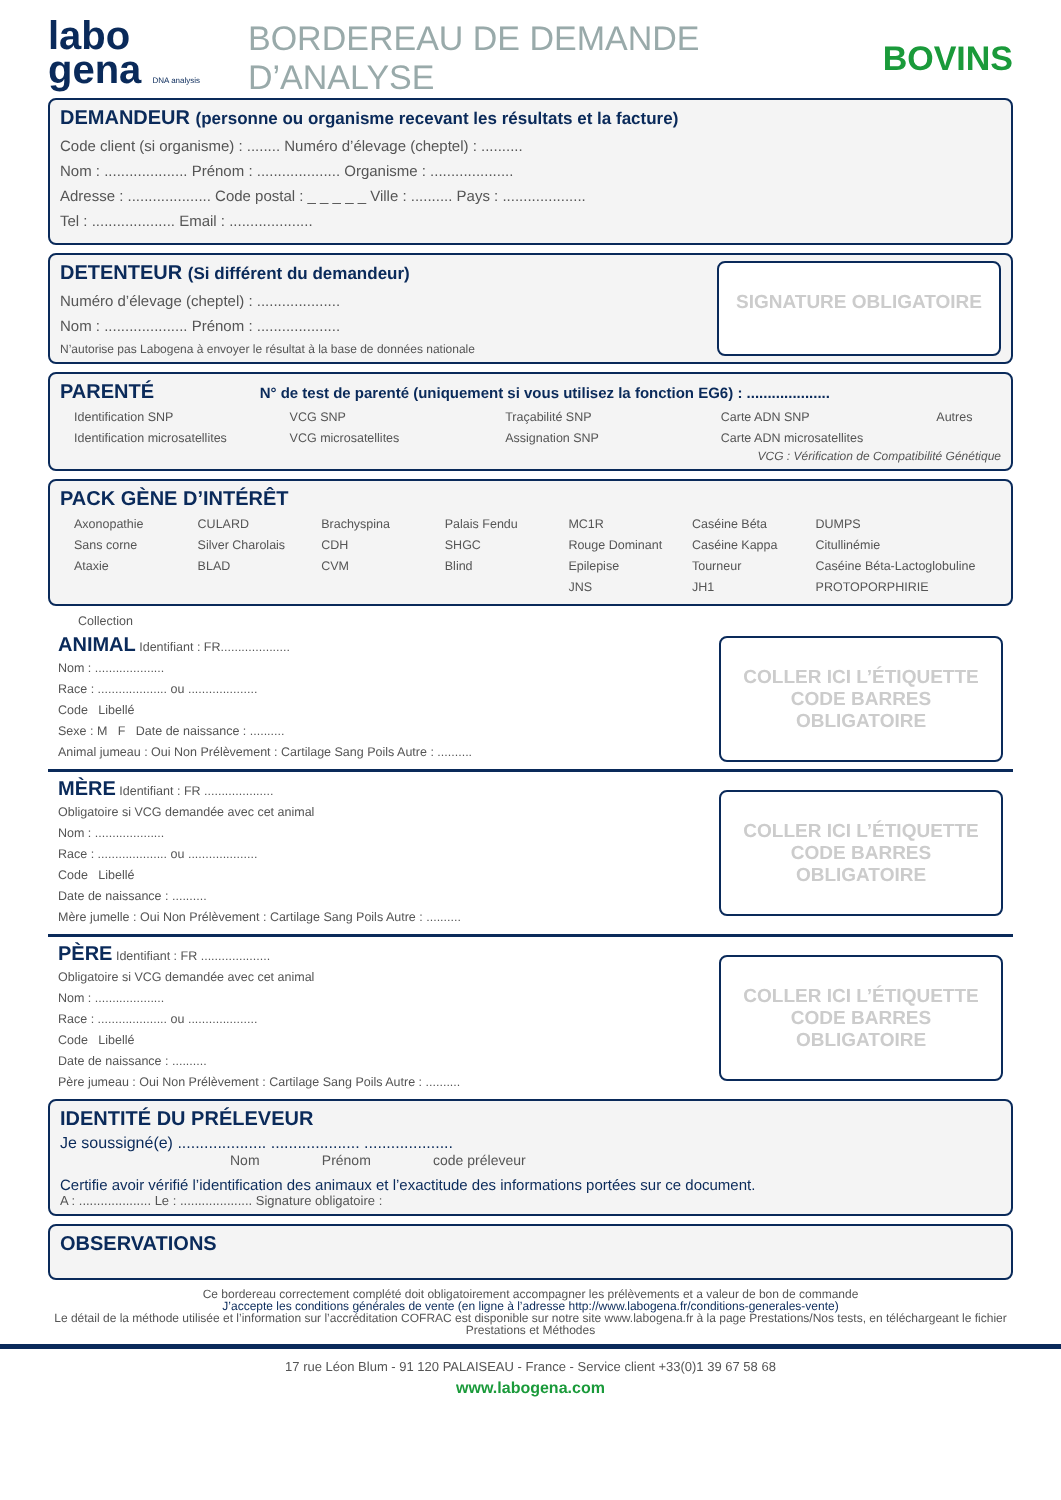labo
gena DNA analysis
BORDEREAU DE DEMANDE D’ANALYSE BOVINS
DEMANDEUR (personne ou organisme recevant les résultats et la facture)
Code client (si organisme) : ........ Numéro d’élevage (cheptel) : ..........
Nom : .................... Prénom : .................... Organisme : ....................
Adresse : .................... Code postal : _ _ _ _ _ Ville : .......... Pays : ....................
Tel : .................... Email : ....................
DETENTEUR (Si différent du demandeur)
Numéro d’élevage (cheptel) : ....................
Nom : .................... Prénom : ....................
N’autorise pas Labogena à envoyer le résultat à la base de données nationale
SIGNATURE OBLIGATOIRE
PARENTÉ N° de test de parenté (uniquement si vous utilisez la fonction EG6) : ....................
Identification SNP
Identification microsatellites
VCG SNP
VCG microsatellites
Traçabilité SNP
Assignation SNP
Carte ADN SNP
Carte ADN microsatellites
Autres
VCG : Vérification de Compatibilité Génétique
PACK GÈNE D’INTÉRÊT
Axonopathie
Sans corne
Ataxie
CULARD
Silver Charolais
BLAD
Brachyspina
CDH
CVM
Palais Fendu
SHGC
Blind
MC1R
Rouge Dominant
Epilepise
JNS
Caséine Béta
Caséine Kappa
Tourneur
JH1
DUMPS
Citullinémie
Caséine Béta-Lactoglobuline
PROTOPORPHIRIE
Collection
ANIMAL Identifiant : FR....................
Nom : ....................
Race : .................... ou ....................
Code Libellé
Sexe : M F Date de naissance : ..........
Animal jumeau : Oui Non Prélèvement : Cartilage Sang Poils Autre : ..........
COLLER ICI L’ÉTIQUETTE CODE BARRES OBLIGATOIRE
MÈRE Identifiant : FR ....................
Obligatoire si VCG demandée avec cet animal
Nom : ....................
Race : .................... ou ....................
Code Libellé
Date de naissance : ..........
Mère jumelle : Oui Non Prélèvement : Cartilage Sang Poils Autre : ..........
COLLER ICI L’ÉTIQUETTE CODE BARRES OBLIGATOIRE
PÈRE Identifiant : FR ....................
Obligatoire si VCG demandée avec cet animal
Nom : ....................
Race : .................... ou ....................
Code Libellé
Date de naissance : ..........
Père jumeau : Oui Non Prélèvement : Cartilage Sang Poils Autre : ..........
COLLER ICI L’ÉTIQUETTE CODE BARRES OBLIGATOIRE
IDENTITÉ DU PRÉLEVEUR
Je soussigné(e) .................... .................... ....................
Nom Prénom code préleveur
Certifie avoir vérifié l’identification des animaux et l’exactitude des informations portées sur ce document.
A : .................... Le : .................... Signature obligatoire :
OBSERVATIONS
Ce bordereau correctement complété doit obligatoirement accompagner les prélèvements et a valeur de bon de commande
J’accepte les conditions générales de vente (en ligne à l’adresse http://www.labogena.fr/conditions-generales-vente)
Le détail de la méthode utilisée et l’information sur l’accréditation COFRAC est disponible sur notre site www.labogena.fr à la page Prestations/Nos tests, en téléchargeant le fichier Prestations et Méthodes
17 rue Léon Blum - 91 120 PALAISEAU - France - Service client +33(0)1 39 67 58 68
www.labogena.com